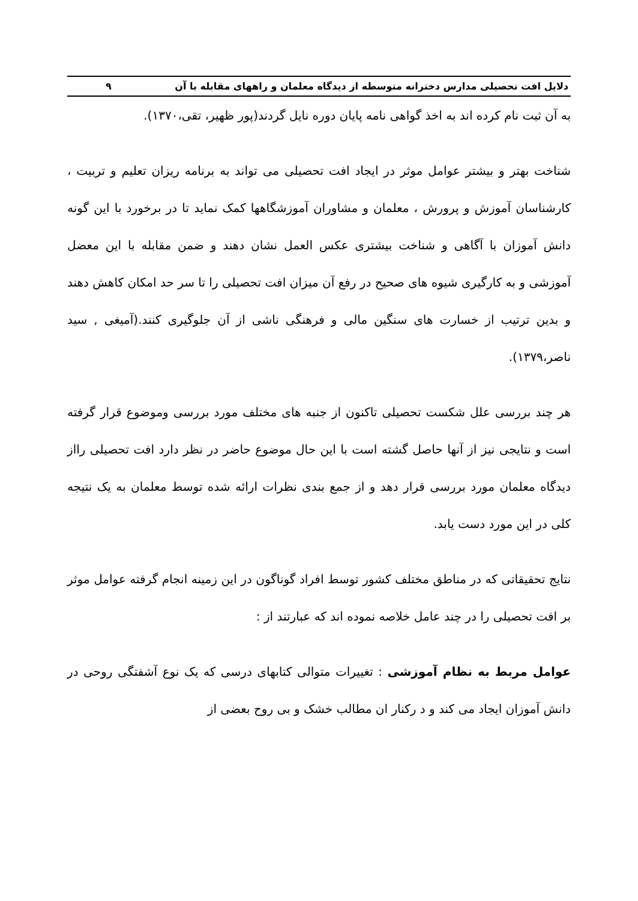دلایل افت تحصیلی مدارس دخترانه متوسطه از دیدگاه معلمان و راههای مقابله با آن ۹
به آن ثبت نام کرده اند به اخذ گواهی نامه پایان دوره نایل گردند(پور ظهیر، تقی،۱۳۷۰).
شناخت بهتر و بیشتر عوامل موثر در ایجاد افت تحصیلی می تواند به برنامه ریزان تعلیم و تربیت ، کارشناسان آموزش و پرورش ، معلمان و مشاوران آموزشگاهها کمک نماید تا در برخورد با این گونه دانش آموزان با آگاهی و شناخت بیشتری عکس العمل نشان دهند و ضمن مقابله با این معضل آموزشی و به کارگیری شیوه های صحیح در رفع آن میزان افت تحصیلی را تا سر حد امکان کاهش دهند و بدین ترتیب از خسارت های سنگین مالی و فرهنگی ناشی از آن جلوگیری کنند.(آمیغی , سید ناصر،۱۳۷۹).
هر چند بررسی علل شکست تحصیلی تاکنون از جنبه های مختلف مورد بررسی وموضوع قرار گرفته است و نتایجی نیز از آنها حاصل گشته است با این حال موضوع حاضر در نظر دارد افت تحصیلی رااز دیدگاه معلمان مورد بررسی قرار دهد و از جمع بندی نظرات ارائه شده توسط معلمان به یک نتیجه کلی در این مورد دست یابد.
نتایج تحقیقاتی که در مناطق مختلف کشور توسط افراد گوناگون در این زمینه انجام گرفته عوامل موثر بر افت تحصیلی را در چند عامل خلاصه نموده اند که عبارتند از :
عوامل مربط به نظام آموزشی : تغییرات متوالی کتابهای درسی که یک نوع آشفتگی روحی در دانش آموزان ایجاد می کند و د رکنار ان مطالب خشک و بی روح بعضی از